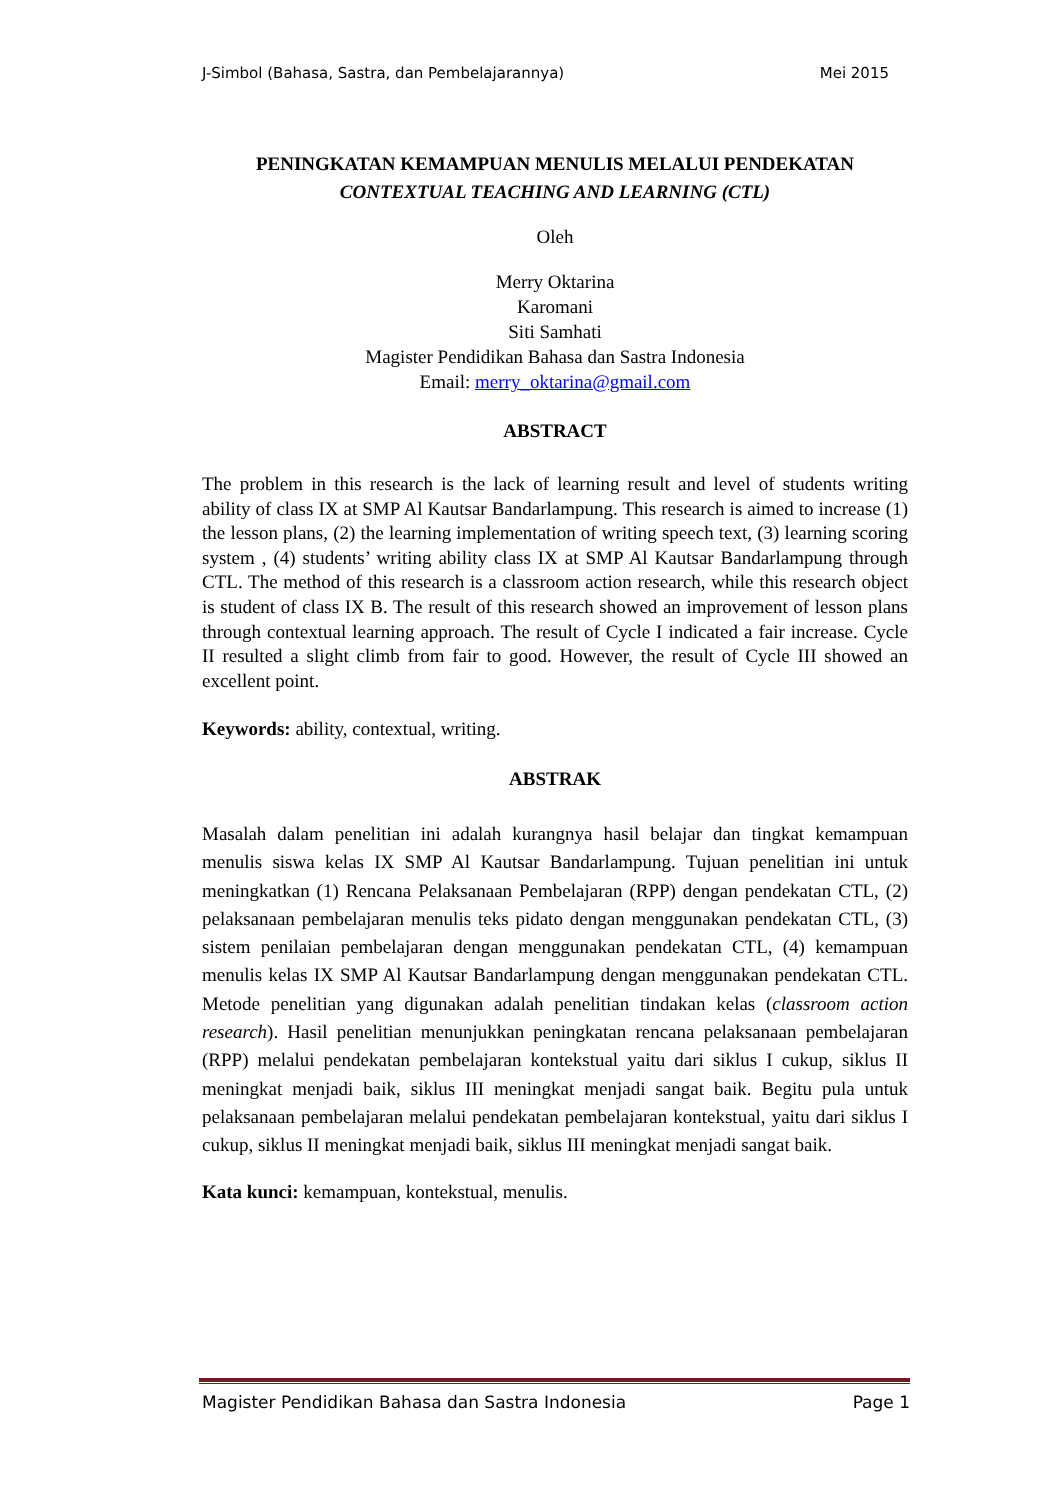J-Simbol (Bahasa, Sastra, dan Pembelajarannya) Mei 2015
PENINGKATAN KEMAMPUAN MENULIS MELALUI PENDEKATAN
CONTEXTUAL TEACHING AND LEARNING (CTL)
Oleh
Merry Oktarina
Karomani
Siti Samhati
Magister Pendidikan Bahasa dan Sastra Indonesia
Email: merry_oktarina@gmail.com
ABSTRACT
The problem in this research is the lack of learning result and level of students writing ability of class IX at SMP Al Kautsar Bandarlampung. This research is aimed to increase (1) the lesson plans, (2) the learning implementation of writing speech text, (3) learning scoring system , (4) students’ writing ability class IX at SMP Al Kautsar Bandarlampung through CTL. The method of this research is a classroom action research, while this research object is student of class IX B. The result of this research showed an improvement of lesson plans through contextual learning approach. The result of Cycle I indicated a fair increase. Cycle II resulted a slight climb from fair to good. However, the result of Cycle III showed an excellent point.
Keywords: ability, contextual, writing.
ABSTRAK
Masalah dalam penelitian ini adalah kurangnya hasil belajar dan tingkat kemampuan menulis siswa kelas IX SMP Al Kautsar Bandarlampung. Tujuan penelitian ini untuk meningkatkan (1) Rencana Pelaksanaan Pembelajaran (RPP) dengan pendekatan CTL, (2) pelaksanaan pembelajaran menulis teks pidato dengan menggunakan pendekatan CTL, (3) sistem penilaian pembelajaran dengan menggunakan pendekatan CTL, (4) kemampuan menulis kelas IX SMP Al Kautsar Bandarlampung dengan menggunakan pendekatan CTL. Metode penelitian yang digunakan adalah penelitian tindakan kelas (classroom action research). Hasil penelitian menunjukkan peningkatan rencana pelaksanaan pembelajaran (RPP) melalui pendekatan pembelajaran kontekstual yaitu dari siklus I cukup, siklus II meningkat menjadi baik, siklus III meningkat menjadi sangat baik. Begitu pula untuk pelaksanaan pembelajaran melalui pendekatan pembelajaran kontekstual, yaitu dari siklus I cukup, siklus II meningkat menjadi baik, siklus III meningkat menjadi sangat baik.
Kata kunci: kemampuan, kontekstual, menulis.
Magister Pendidikan Bahasa dan Sastra Indonesia Page 1